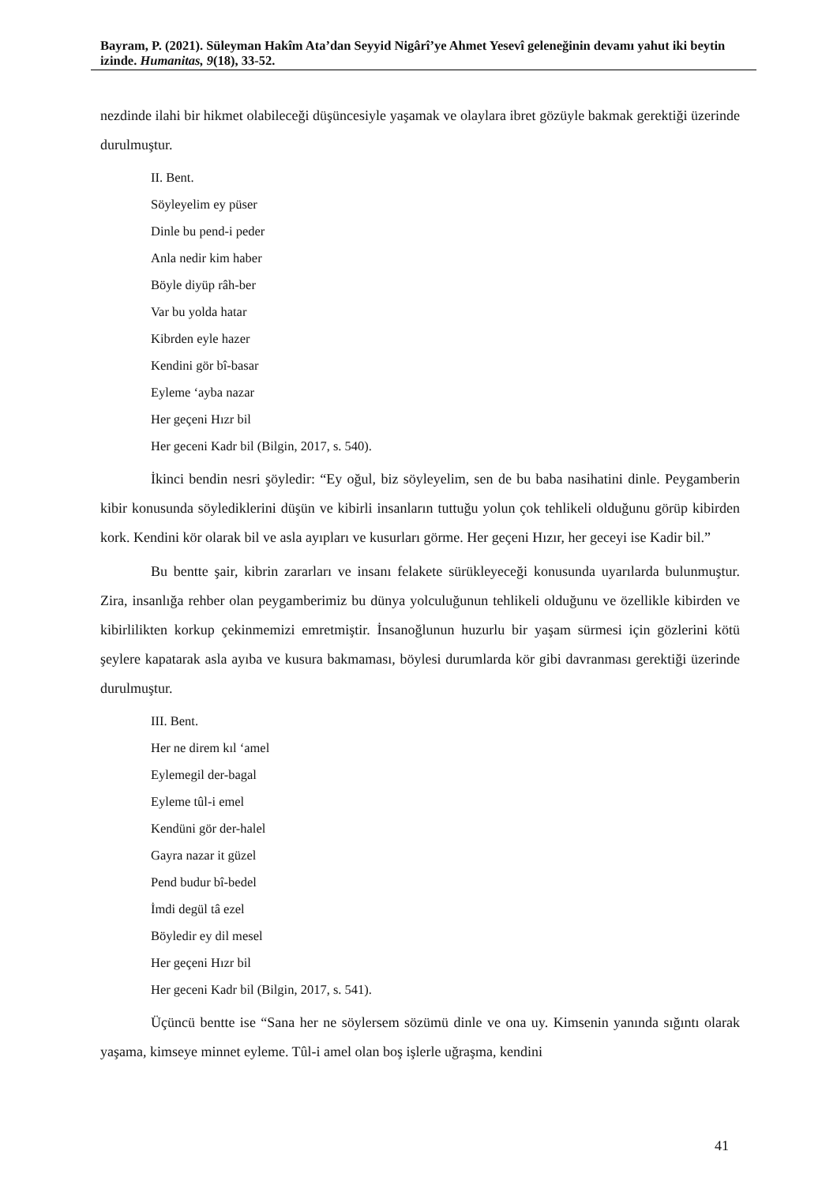Bayram, P. (2021). Süleyman Hakîm Ata’dan Seyyid Nigârî’ye Ahmet Yesevî geleneğinin devamı yahut iki beytin izinde. Humanitas, 9(18), 33-52.
nezdinde ilahi bir hikmet olabileceği düşüncesiyle yaşamak ve olaylara ibret gözüyle bakmak gerektiği üzerinde durulmuştur.
II. Bent.
Söyleyelim ey püser
Dinle bu pend-i peder
Anla nedir kim haber
Böyle diyüp râh-ber
Var bu yolda hatar
Kibrden eyle hazer
Kendini gör bî-basar
Eyleme ‘ayba nazar
Her geçeni Hızr bil
Her geceni Kadr bil (Bilgin, 2017, s. 540).
İkinci bendin nesri şöyledir: “Ey oğul, biz söyleyelim, sen de bu baba nasihatini dinle. Peygamberin kibir konusunda söylediklerini düşün ve kibirli insanların tuttuğu yolun çok tehlikeli olduğunu görüp kibirden kork. Kendini kör olarak bil ve asla ayıpları ve kusurları görme. Her geçeni Hızır, her geceyi ise Kadir bil.”
Bu bentte şair, kibrin zararları ve insanı felakete sürükleyeceği konusunda uyarılarda bulunmuştur. Zira, insanlığa rehber olan peygamberimiz bu dünya yolculuğunun tehlikeli olduğunu ve özellikle kibirden ve kibirlilikten korkup çekinmemizi emretmiştir. İnsanoğlunun huzurlu bir yaşam sürmesi için gözlerini kötü şeylere kapatarak asla ayıba ve kusura bakmaması, böylesi durumlarda kör gibi davranması gerektiği üzerinde durulmuştur.
III. Bent.
Her ne direm kıl ‘amel
Eylemegil der-bagal
Eyleme tûl-i emel
Kendüni gör der-halel
Gayra nazar it güzel
Pend budur bî-bedel
İmdi degül tâ ezel
Böyledir ey dil mesel
Her geçeni Hızr bil
Her geceni Kadr bil (Bilgin, 2017, s. 541).
Üçüncü bentte ise “Sana her ne söylersem sözümü dinle ve ona uy. Kimsenin yanında sığıntı olarak yaşama, kimseye minnet eyleme. Tûl-i amel olan boş işlerle uğraşma, kendini
41